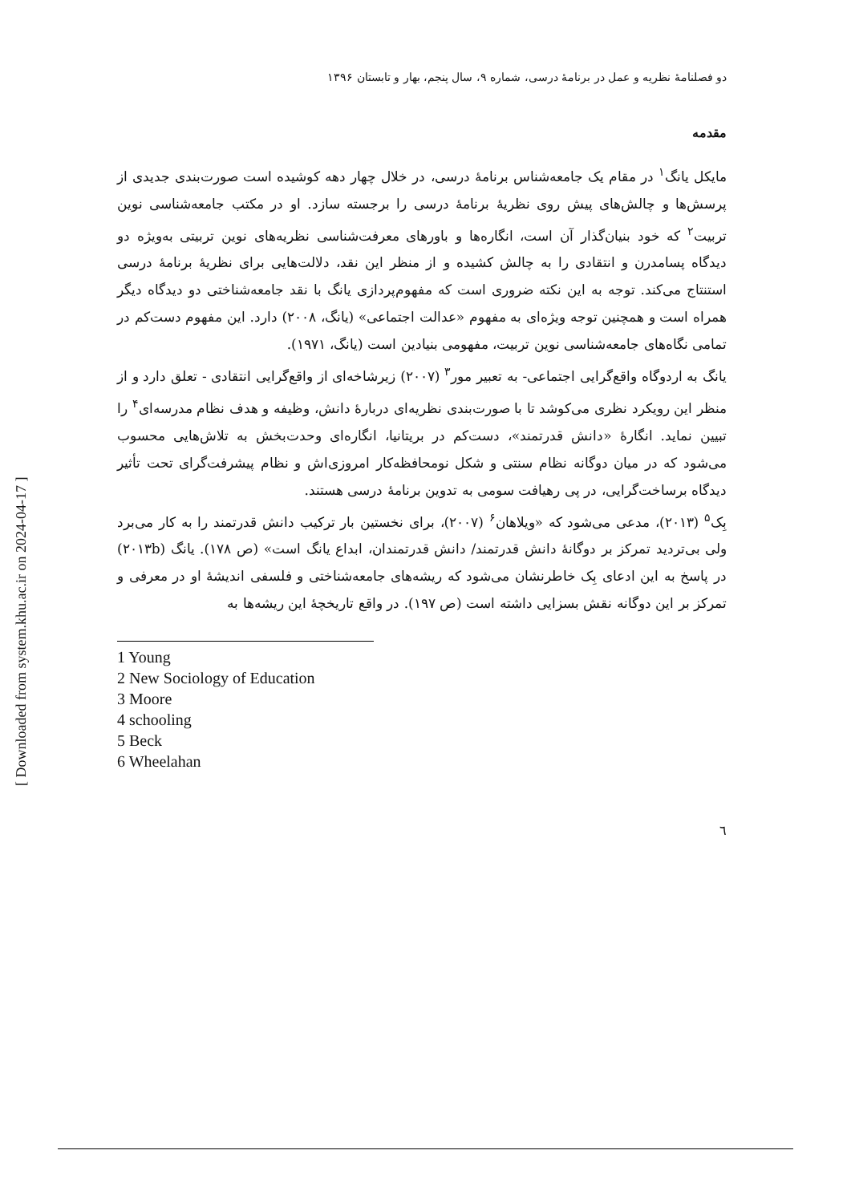دو فصلنامهٔ نظریه و عمل در برنامهٔ درسی، شماره ۹، سال پنجم، بهار و تابستان ۱۳۹۶
مقدمه
مایکل یانگ<sup>۱</sup> در مقام یک جامعه‌شناس برنامهٔ درسی، در خلال چهار دهه کوشیده است صورت‌بندی جدیدی از پرسش‌ها و چالش‌های پیش روی نظریهٔ برنامهٔ درسی را برجسته سازد. او در مکتب جامعه‌شناسی نوین تربیت<sup>۲</sup> که خود بنیان‌گذار آن است، انگاره‌ها و باورهای معرفت‌شناسی نظریه‌های نوین تربیتی به‌ویژه دو دیدگاه پسامدرن و انتقادی را به چالش کشیده و از منظر این نقد، دلالت‌هایی برای نظریهٔ برنامهٔ درسی استنتاج می‌کند. توجه به این نکته ضروری است که مفهوم‌پردازی یانگ با نقد جامعه‌شناختی دو دیدگاه دیگر همراه است و همچنین توجه ویژه‌ای به مفهوم «عدالت اجتماعی» (یانگ، ۲۰۰۸) دارد. این مفهوم دست‌کم در تمامی نگاه‌های جامعه‌شناسی نوین تربیت، مفهومی بنیادین است (یانگ، ۱۹۷۱).
یانگ به اردوگاه واقع‌گرایی اجتماعی- به تعبیر مور<sup>۳</sup> (۲۰۰۷) زیرشاخه‌ای از واقع‌گرایی انتقادی - تعلق دارد و از منظر این رویکرد نظری می‌کوشد تا با صورت‌بندی نظریه‌ای دربارهٔ دانش، وظیفه و هدف نظام مدرسه‌ای<sup>۴</sup> را تبیین نماید. انگارهٔ «دانش قدرتمند»، دست‌کم در بریتانیا، انگاره‌ای وحدت‌بخش به تلاش‌هایی محسوب می‌شود که در میان دوگانه نظام سنتی و شکل نومحافظه‌کار امروزی‌اش و نظام پیشرفت‌گرای تحت تأثیر دیدگاه برساخت‌گرایی، در پی رهیافت سومی به تدوین برنامهٔ درسی هستند.
بِک<sup>۵</sup> (۲۰۱۳)، مدعی می‌شود که «ویلاهان<sup>۶</sup> (۲۰۰۷)، برای نخستین بار ترکیب دانش قدرتمند را به کار می‌برد ولی بی‌تردید تمرکز بر دوگانهٔ دانش قدرتمند/ دانش قدرتمندان، ابداع یانگ است» (ص ۱۷۸). یانگ (۲۰۱۳b) در پاسخ به این ادعای بِک خاطرنشان می‌شود که ریشه‌های جامعه‌شناختی و فلسفی اندیشهٔ او در معرفی و تمرکز بر این دوگانه نقش بسزایی داشته است (ص ۱۹۷). در واقع تاریخچهٔ این ریشه‌ها به
1 Young
2 New Sociology of Education
3 Moore
4 schooling
5 Beck
6 Wheelahan
٦
[ Downloaded from system.khu.ac.ir on 2024-04-17 ]